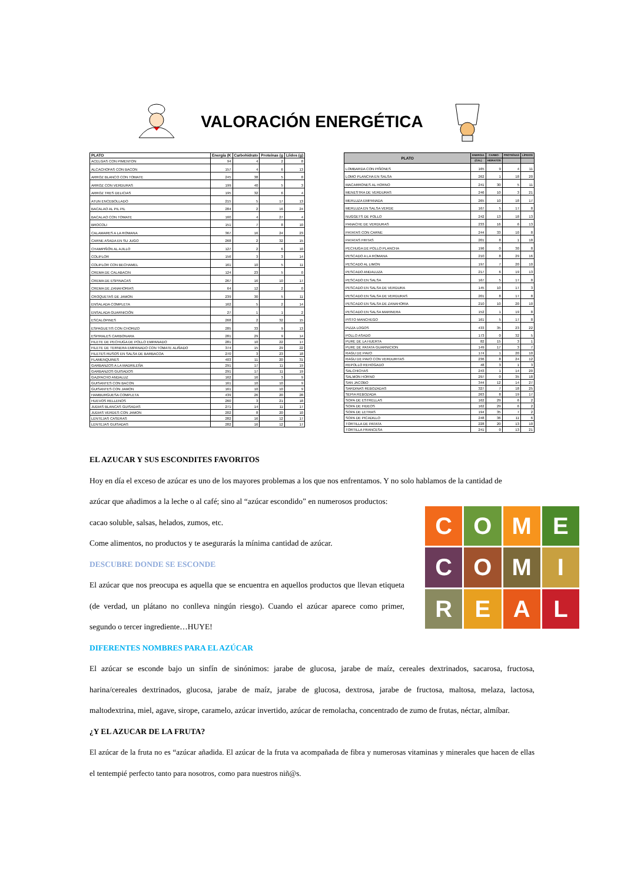VALORACIÓN ENERGÉTICA
| PLATO | Energía (K | Carbohidrato | Proteínas (g | Líidos (g) |
| --- | --- | --- | --- | --- |
| ACELGAS CON PIMENTON | 94 | 4 | 2 | 8 |
| ALCACHOFAS CON BACON | 157 | 4 | 6 | 13 |
| ARROZ BLANCO CON TOMATE | 245 | 38 | 5 | 8 |
| ARROZ CON VERDURAS | 199 | 40 | 5 | 3 |
| ARROZ TRES DELICIAS | 195 | 32 | 6 | 4 |
| ATUN ENCEBOLLADO | 215 | 5 | 17 | 13 |
| BACALAO AL PIL PIL | 284 | 2 | 16 | 24 |
| BACALAO CON TOMATE | 160 | 4 | 27 | 4 |
| BROCOLI | 151 | 7 | 8 | 10 |
| CALAMARES A LA ROMANA | 367 | 16 | 24 | 23 |
| CARNE ASADA EN SU JUGO | 268 | 2 | 32 | 15 |
| CHAMPIÑÓN AL AJILLO | 127 | 2 | 6 | 10 |
| COLIFLOR | 156 | 3 | 3 | 14 |
| COLIFLOR CON BECHAMEL | 161 | 10 | 5 | 11 |
| CREMA DE CALABACIN | 124 | 23 | 5 | 0 |
| CREMA DE ESPINACAS | 267 | 16 | 10 | 17 |
| CREMA DE ZANAHORIAS | 64 | 12 | 2 | 0 |
| CROQUETAS DE JAMON | 239 | 30 | 5 | 11 |
| ENSALADA COMPLETA | 162 | 5 | 2 | 14 |
| ENSALADA GUARNICIÓN | 27 | 1 | 1 | 2 |
| ESCALOPINES | 268 | 2 | 32 | 15 |
| ESPAGUETIS CON CHORIZO | 285 | 33 | 9 | 13 |
| ESPIRALES CARBONARA | 281 | 29 | 9 | 14 |
| FILETE DE PECHUGA DE POLLO EMPANADO | 281 | 10 | 22 | 17 |
| FILETE DE TERNERA EMPANADO CON TOMATE ALIÑADO | 374 | 15 | 29 | 22 |
| FILETES RUSOS EN SALSA DE BARBACOA | 270 | 3 | 23 | 18 |
| FLAMENQUINES | 403 | 11 | 20 | 31 |
| GARBANZOS A LA MADRILEÑA | 291 | 17 | 11 | 19 |
| GARBANZOS GUISADOS | 291 | 17 | 11 | 19 |
| GAZPACHO ANDALUZ | 162 | 16 | 3 | 9 |
| GUISANTES CON BACON | 161 | 10 | 10 | 9 |
| GUISANTES CON JAMON | 161 | 10 | 10 | 9 |
| HAMBURGUESA COMPLETA | 439 | 26 | 20 | 28 |
| HUEVOS RELLENOS | 260 | 3 | 21 | 18 |
| JUDIAS BLANCAS GUISADAS | 271 | 14 | 11 | 17 |
| JUDIAS VERDES CON JAMON | 202 | 8 | 20 | 10 |
| LENTEJAS CASERAS | 282 | 16 | 12 | 17 |
| LENTEJAS GUISADAS | 282 | 16 | 12 | 17 |
| PLATO | ENERGIA | CARBO- | PROTEÍNAS | LÍPIDOS |
| --- | --- | --- | --- | --- |
| | (CAL) | HIDRATOS | | |
| LOMBARDA CON PIÑONES | 165 | 9 | 4 | 11 |
| LOMO PLANCHA EN SALSA | 262 | 1 | 18 | 20 |
| MACARRONES AL HORNO | 241 | 30 | 5 | 11 |
| MENESTRA DE VERDURAS | 246 | 10 | 3 | 21 |
| MERLUZA EMPANADA | 265 | 10 | 18 | 17 |
| MERLUZA EN SALSA VERDE | 167 | 5 | 17 | 8 |
| NUGGETS DE POLLO | 242 | 13 | 18 | 13 |
| PANACHE DE VERDURAS | 233 | 16 | 6 | 13 |
| PATATAS CON CARNE | 244 | 33 | 10 | 8 |
| PATATAS FRITAS | 201 | 8 | 1 | 18 |
| PECHUGA DE POLLO PLANCHA | 196 | 0 | 30 | 8 |
| PESCADO A LA ROMANA | 210 | 8 | 29 | 16 |
| PESCADO AL LIMON | 197 | 7 | 20 | 10 |
| PESCADO ANDALUZA | 217 | 6 | 19 | 13 |
| PESCADO EN SALSA | 167 | 5 | 17 | 8 |
| PESCADO EN SALSA DE VERDURA | 145 | 10 | 17 | 3 |
| PESCADO EN SALSA DE VERDURAS | 201 | 8 | 17 | 8 |
| PESCADO EN SALSA DE ZANAHORIA | 210 | 10 | 20 | 10 |
| PESCADO EN SALSA MARINERA | 152 | 1 | 19 | 8 |
| PISTO MANCHEGO | 161 | 5 | 17 | 8 |
| PIZZA LOGOS | 433 | 35 | 23 | 22 |
| POLLO ASADO | 173 | 0 | 32 | 5 |
| PURE DE LA HUERTA | 82 | 15 | 3 | 1 |
| PURE DE PATATA GUARNICION | 149 | 17 | 3 | 7 |
| RAGU DE PAVO | 174 | 1 | 20 | 10 |
| RAGU DE PAVO CON VERDURITAS | 236 | 8 | 24 | 12 |
| REPOLLO REHOGADO | 48 | 3 | 1 | 3 |
| SALCHICHAS | 243 | 1 | 14 | 20 |
| SALMON HORNO | 297 | 0 | 35 | 18 |
| SAN JACOBO | 344 | 12 | 14 | 27 |
| SARDINAS REBOZADAS | 327 | 7 | 18 | 25 |
| SEPIA REBOZADA | 263 | 8 | 19 | 17 |
| SOPA DE ESTRELLAS | 162 | 29 | 6 | 2 |
| SOPA DE FIDEOS | 162 | 29 | 6 | 2 |
| SOPA DE LETRAS | 194 | 35 | 7 | 2 |
| SOPA DE PICADILLO | 248 | 36 | 11 | 6 |
| TORTILLA DE PATATA | 228 | 20 | 13 | 10 |
| TORTILLA FRANCESA | 241 | 0 | 13 | 21 |
EL AZUCAR Y SUS ESCONDITES FAVORITOS
Hoy en día el exceso de azúcar es uno de los mayores problemas a los que nos enfrentamos. Y no solo hablamos de la cantidad de
azúcar que añadimos a la leche o al café; sino al “azúcar escondido” en numerosos productos:
cacao soluble, salsas, helados, zumos, etc.
Come alimentos, no productos y te asegurarás la mínima cantidad de azúcar.
DESCUBRE DONDE SE ESCONDE
El azúcar que nos preocupa es aquella que se encuentra en aquellos productos que llevan etiqueta (de verdad, un plátano no conlleva ningún riesgo). Cuando el azúcar aparece como primer, segundo o tercer ingrediente…HUYE!
DIFERENTES NOMBRES PARA EL AZÚCAR
El azúcar se esconde bajo un sinfín de sinónimos: jarabe de glucosa, jarabe de maíz, cereales dextrinados, sacarosa, fructosa, harina/cereales dextrinados, glucosa, jarabe de maíz, jarabe de glucosa, dextrosa, jarabe de fructosa, maltosa, melaza, lactosa, maltodextrina, miel, agave, sirope, caramelo, azúcar invertido, azúcar de remolacha, concentrado de zumo de frutas, néctar, almíbar.
¿Y EL AZUCAR DE LA FRUTA?
El azúcar de la fruta no es “azúcar añadida. El azúcar de la fruta va acompañada de fibra y numerosas vitaminas y minerales que hacen de ellas el tentempié perfecto tanto para nosotros, como para nuestros niñ@s.
C
O
M
E
C
O
M
I
R
E
A
L